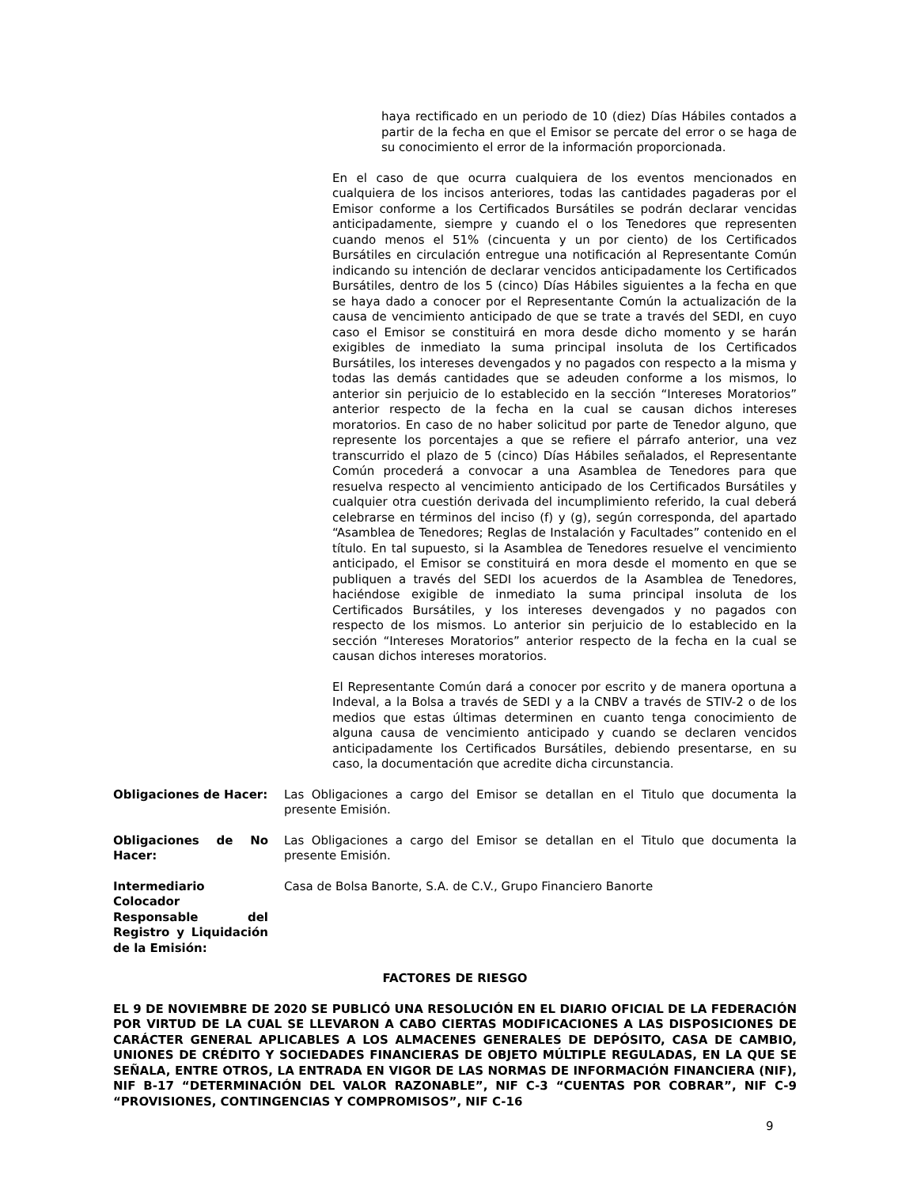haya rectificado en un periodo de 10 (diez) Días Hábiles contados a partir de la fecha en que el Emisor se percate del error o se haga de su conocimiento el error de la información proporcionada.
En el caso de que ocurra cualquiera de los eventos mencionados en cualquiera de los incisos anteriores, todas las cantidades pagaderas por el Emisor conforme a los Certificados Bursátiles se podrán declarar vencidas anticipadamente, siempre y cuando el o los Tenedores que representen cuando menos el 51% (cincuenta y un por ciento) de los Certificados Bursátiles en circulación entregue una notificación al Representante Común indicando su intención de declarar vencidos anticipadamente los Certificados Bursátiles, dentro de los 5 (cinco) Días Hábiles siguientes a la fecha en que se haya dado a conocer por el Representante Común la actualización de la causa de vencimiento anticipado de que se trate a través del SEDI, en cuyo caso el Emisor se constituirá en mora desde dicho momento y se harán exigibles de inmediato la suma principal insoluta de los Certificados Bursátiles, los intereses devengados y no pagados con respecto a la misma y todas las demás cantidades que se adeuden conforme a los mismos, lo anterior sin perjuicio de lo establecido en la sección “Intereses Moratorios” anterior respecto de la fecha en la cual se causan dichos intereses moratorios. En caso de no haber solicitud por parte de Tenedor alguno, que represente los porcentajes a que se refiere el párrafo anterior, una vez transcurrido el plazo de 5 (cinco) Días Hábiles señalados, el Representante Común procederá a convocar a una Asamblea de Tenedores para que resuelva respecto al vencimiento anticipado de los Certificados Bursátiles y cualquier otra cuestión derivada del incumplimiento referido, la cual deberá celebrarse en términos del inciso (f) y (g), según corresponda, del apartado “Asamblea de Tenedores; Reglas de Instalación y Facultades” contenido en el título. En tal supuesto, si la Asamblea de Tenedores resuelve el vencimiento anticipado, el Emisor se constituirá en mora desde el momento en que se publiquen a través del SEDI los acuerdos de la Asamblea de Tenedores, haciéndose exigible de inmediato la suma principal insoluta de los Certificados Bursátiles, y los intereses devengados y no pagados con respecto de los mismos. Lo anterior sin perjuicio de lo establecido en la sección “Intereses Moratorios” anterior respecto de la fecha en la cual se causan dichos intereses moratorios.
El Representante Común dará a conocer por escrito y de manera oportuna a Indeval, a la Bolsa a través de SEDI y a la CNBV a través de STIV-2 o de los medios que estas últimas determinen en cuanto tenga conocimiento de alguna causa de vencimiento anticipado y cuando se declaren vencidos anticipadamente los Certificados Bursátiles, debiendo presentarse, en su caso, la documentación que acredite dicha circunstancia.
Obligaciones de Hacer:
Las Obligaciones a cargo del Emisor se detallan en el Titulo que documenta la presente Emisión.
Obligaciones de No Hacer:
Las Obligaciones a cargo del Emisor se detallan en el Titulo que documenta la presente Emisión.
Intermediario Colocador Responsable del Registro y Liquidación de la Emisión:
Casa de Bolsa Banorte, S.A. de C.V., Grupo Financiero Banorte
FACTORES DE RIESGO
EL 9 DE NOVIEMBRE DE 2020 SE PUBLICÓ UNA RESOLUCIÓN EN EL DIARIO OFICIAL DE LA FEDERACIÓN POR VIRTUD DE LA CUAL SE LLEVARON A CABO CIERTAS MODIFICACIONES A LAS DISPOSICIONES DE CARÁCTER GENERAL APLICABLES A LOS ALMACENES GENERALES DE DEPÓSITO, CASA DE CAMBIO, UNIONES DE CRÉDITO Y SOCIEDADES FINANCIERAS DE OBJETO MÚLTIPLE REGULADAS, EN LA QUE SE SEÑALA, ENTRE OTROS, LA ENTRADA EN VIGOR DE LAS NORMAS DE INFORMACIÓN FINANCIERA (NIF), NIF B-17 “DETERMINACIÓN DEL VALOR RAZONABLE”, NIF C-3 “CUENTAS POR COBRAR”, NIF C-9 “PROVISIONES, CONTINGENCIAS Y COMPROMISOS”, NIF C-16
9